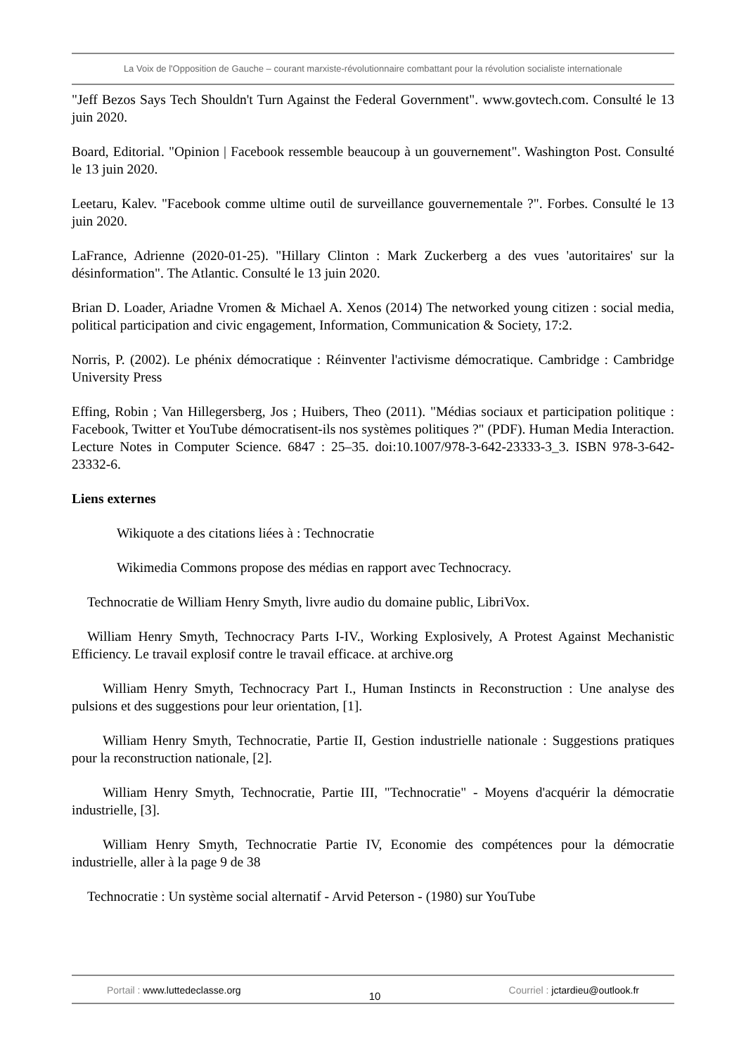La Voix de l'Opposition de Gauche – courant marxiste-révolutionnaire combattant pour la révolution socialiste internationale
"Jeff Bezos Says Tech Shouldn't Turn Against the Federal Government". www.govtech.com. Consulté le 13 juin 2020.
Board, Editorial. "Opinion | Facebook ressemble beaucoup à un gouvernement". Washington Post. Consulté le 13 juin 2020.
Leetaru, Kalev. "Facebook comme ultime outil de surveillance gouvernementale ?". Forbes. Consulté le 13 juin 2020.
LaFrance, Adrienne (2020-01-25). "Hillary Clinton : Mark Zuckerberg a des vues 'autoritaires' sur la désinformation". The Atlantic. Consulté le 13 juin 2020.
Brian D. Loader, Ariadne Vromen & Michael A. Xenos (2014) The networked young citizen : social media, political participation and civic engagement, Information, Communication & Society, 17:2.
Norris, P. (2002). Le phénix démocratique : Réinventer l'activisme démocratique. Cambridge : Cambridge University Press
Effing, Robin ; Van Hillegersberg, Jos ; Huibers, Theo (2011). "Médias sociaux et participation politique : Facebook, Twitter et YouTube démocratisent-ils nos systèmes politiques ?" (PDF). Human Media Interaction. Lecture Notes in Computer Science. 6847 : 25–35. doi:10.1007/978-3-642-23333-3_3. ISBN 978-3-642-23332-6.
Liens externes
Wikiquote a des citations liées à : Technocratie
Wikimedia Commons propose des médias en rapport avec Technocracy.
Technocratie de William Henry Smyth, livre audio du domaine public, LibriVox.
William Henry Smyth, Technocracy Parts I-IV., Working Explosively, A Protest Against Mechanistic Efficiency. Le travail explosif contre le travail efficace. at archive.org
William Henry Smyth, Technocracy Part I., Human Instincts in Reconstruction : Une analyse des pulsions et des suggestions pour leur orientation, [1].
William Henry Smyth, Technocratie, Partie II, Gestion industrielle nationale : Suggestions pratiques pour la reconstruction nationale, [2].
William Henry Smyth, Technocratie, Partie III, "Technocratie" - Moyens d'acquérir la démocratie industrielle, [3].
William Henry Smyth, Technocratie Partie IV, Economie des compétences pour la démocratie industrielle, aller à la page 9 de 38
Technocratie : Un système social alternatif - Arvid Peterson - (1980) sur YouTube
Portail : www.luttedeclasse.org
10
Courriel : jctardieu@outlook.fr